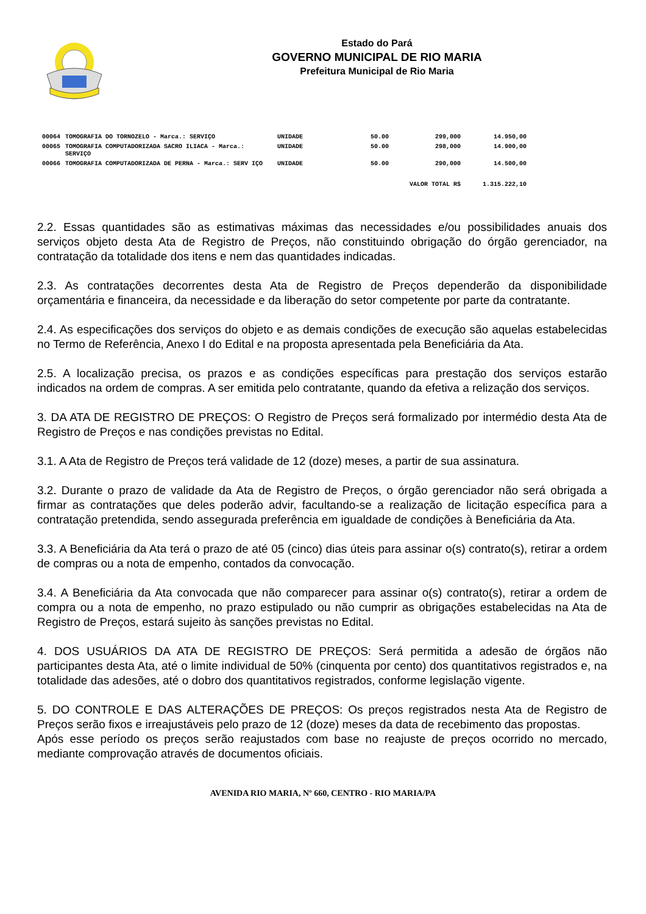Estado do Pará
GOVERNO MUNICIPAL DE RIO MARIA
Prefeitura Municipal de Rio Maria
| 00064 | TOMOGRAFIA DO TORNOZELO - Marca.: SERVIÇO | UNIDADE | 50.00 | 299,000 | 14.950,00 |
| 00065 | TOMOGRAFIA COMPUTADORIZADA SACRO ILIACA - Marca.: SERVIÇO | UNIDADE | 50.00 | 298,000 | 14.900,00 |
| 00066 | TOMOGRAFIA COMPUTADORIZADA DE PERNA - Marca.: SERV IÇO | UNIDADE | 50.00 | 290,000 | 14.500,00 |
| VALOR TOTAL R$ | | | | | 1.315.222,10 |
2.2. Essas quantidades são as estimativas máximas das necessidades e/ou possibilidades anuais dos serviços objeto desta Ata de Registro de Preços, não constituindo obrigação do órgão gerenciador, na contratação da totalidade dos itens e nem das quantidades indicadas.
2.3. As contratações decorrentes desta Ata de Registro de Preços dependerão da disponibilidade orçamentária e financeira, da necessidade e da liberação do setor competente por parte da contratante.
2.4. As especificações dos serviços do objeto e as demais condições de execução são aquelas estabelecidas no Termo de Referência, Anexo I do Edital e na proposta apresentada pela Beneficiária da Ata.
2.5. A localização precisa, os prazos e as condições específicas para prestação dos serviços estarão indicados na ordem de compras. A ser emitida pelo contratante, quando da efetiva a relização dos serviços.
3. DA ATA DE REGISTRO DE PREÇOS: O Registro de Preços será formalizado por intermédio desta Ata de Registro de Preços e nas condições previstas no Edital.
3.1. A Ata de Registro de Preços terá validade de 12 (doze) meses, a partir de sua assinatura.
3.2. Durante o prazo de validade da Ata de Registro de Preços, o órgão gerenciador não será obrigada a firmar as contratações que deles poderão advir, facultando-se a realização de licitação específica para a contratação pretendida, sendo assegurada preferência em igualdade de condições à Beneficiária da Ata.
3.3. A Beneficiária da Ata terá o prazo de até 05 (cinco) dias úteis para assinar o(s) contrato(s), retirar a ordem de compras ou a nota de empenho, contados da convocação.
3.4. A Beneficiária da Ata convocada que não comparecer para assinar o(s) contrato(s), retirar a ordem de compra ou a nota de empenho, no prazo estipulado ou não cumprir as obrigações estabelecidas na Ata de Registro de Preços, estará sujeito às sanções previstas no Edital.
4. DOS USUÁRIOS DA ATA DE REGISTRO DE PREÇOS: Será permitida a adesão de órgãos não participantes desta Ata, até o limite individual de 50% (cinquenta por cento) dos quantitativos registrados e, na totalidade das adesões, até o dobro dos quantitativos registrados, conforme legislação vigente.
5. DO CONTROLE E DAS ALTERAÇÕES DE PREÇOS: Os preços registrados nesta Ata de Registro de Preços serão fixos e irreajustáveis pelo prazo de 12 (doze) meses da data de recebimento das propostas.
Após esse período os preços serão reajustados com base no reajuste de preços ocorrido no mercado, mediante comprovação através de documentos oficiais.
AVENIDA RIO MARIA, Nº 660, CENTRO - RIO MARIA/PA